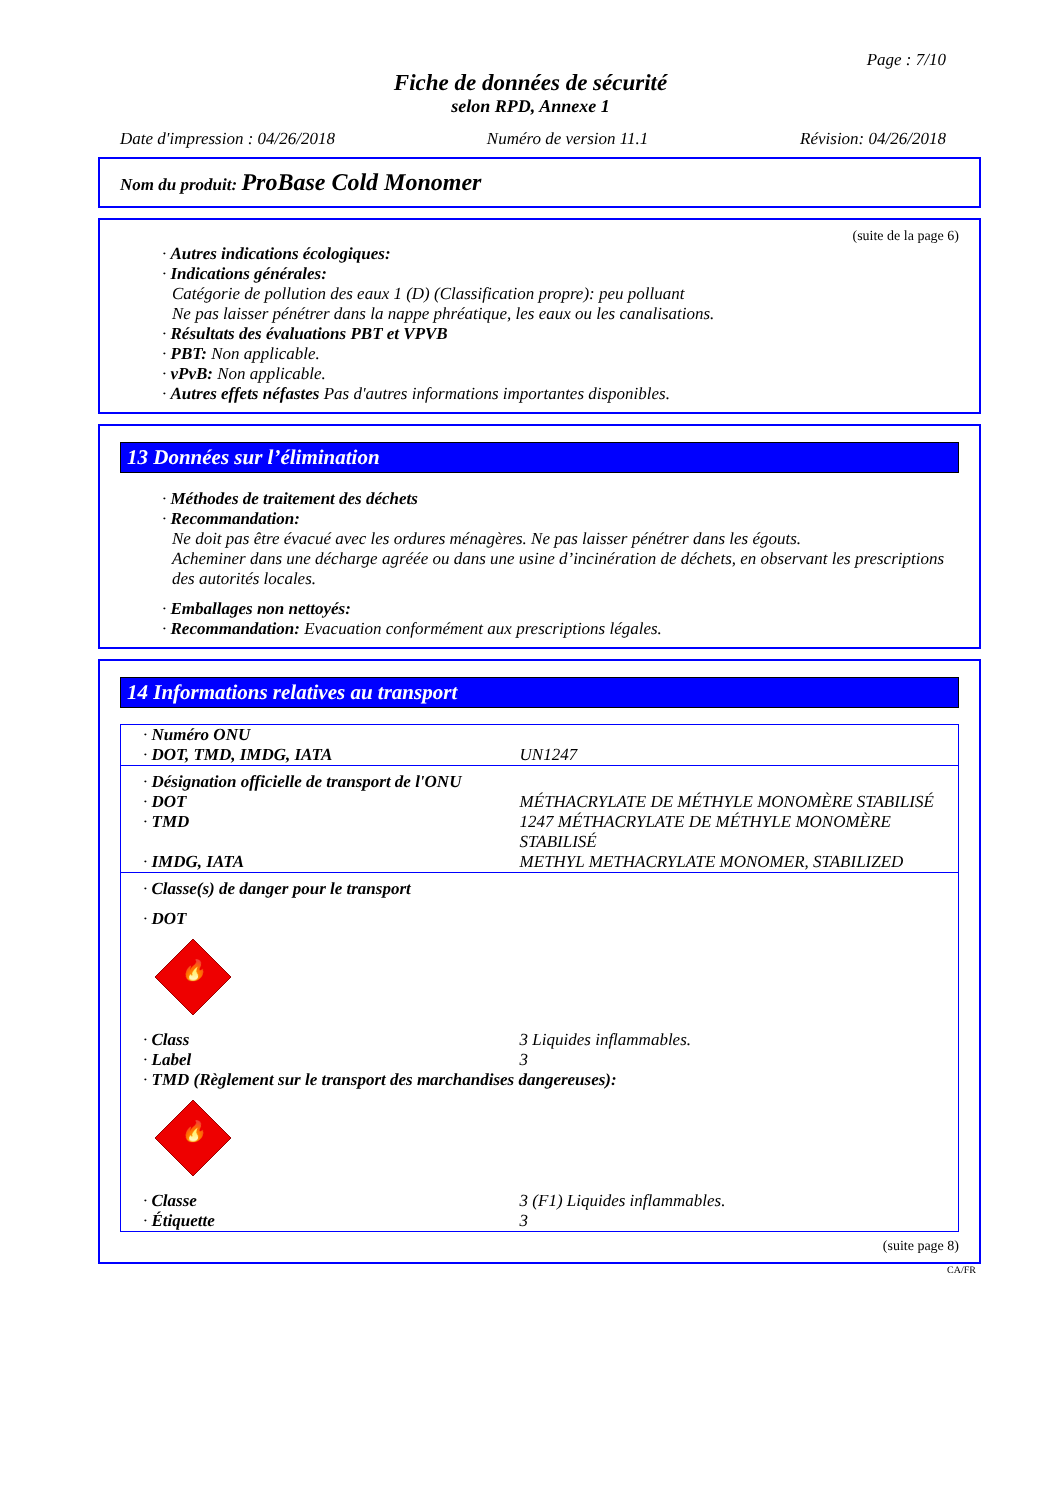Page : 7/10
Fiche de données de sécurité
selon RPD, Annexe 1
Date d'impression : 04/26/2018 Numéro de version 11.1 Révision: 04/26/2018
Nom du produit: ProBase Cold Monomer
(suite de la page 6)
· Autres indications écologiques:
· Indications générales:
Catégorie de pollution des eaux 1 (D) (Classification propre): peu polluant
Ne pas laisser pénétrer dans la nappe phréatique, les eaux ou les canalisations.
· Résultats des évaluations PBT et VPVB
· PBT: Non applicable.
· vPvB: Non applicable.
· Autres effets néfastes Pas d'autres informations importantes disponibles.
13 Données sur l’élimination
· Méthodes de traitement des déchets
· Recommandation:
Ne doit pas être évacué avec les ordures ménagères. Ne pas laisser pénétrer dans les égouts.
Acheminer dans une décharge agréée ou dans une usine d’incinération de déchets, en observant les prescriptions des autorités locales.
· Emballages non nettoyés:
· Recommandation: Evacuation conformément aux prescriptions légales.
14 Informations relatives au transport
| · Numéro ONU | |
| · DOT, TMD, IMDG, IATA | UN1247 |
| · Désignation officielle de transport de l'ONU | |
| · DOT | MÉTHACRYLATE DE MÉTHYLE MONOMÈRE STABILISÉ |
| · TMD | 1247 MÉTHACRYLATE DE MÉTHYLE MONOMÈRE STABILISÉ |
| · IMDG, IATA | METHYL METHACRYLATE MONOMER, STABILIZED |
| · Classe(s) de danger pour le transport | |
| · DOT | |
| 🔥 | |
| · Class | 3 Liquides inflammables. |
| · Label | 3 |
| · TMD (Règlement sur le transport des marchandises dangereuses): | |
| 🔥 | |
| · Classe | 3 (F1) Liquides inflammables. |
| · Étiquette | 3 |
(suite page 8)
CA/FR